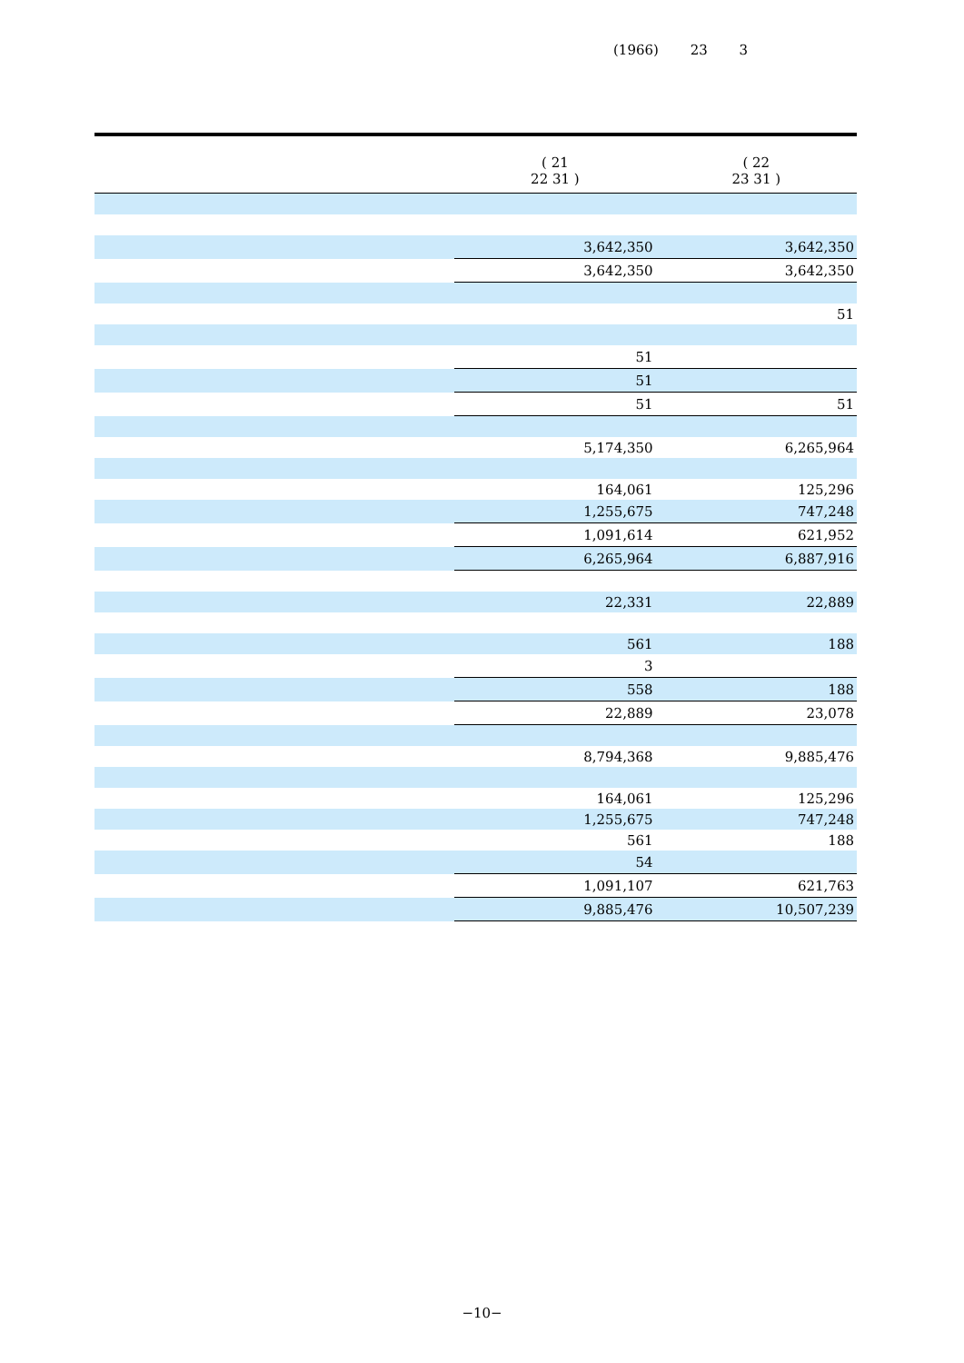(1966) 23 3
| | ( 21 22 31 ) | ( 22 23 31 ) |
| --- | --- | --- |
| | 3,642,350 | 3,642,350 |
| | 3,642,350 | 3,642,350 |
| | | 51 |
| | 51 | |
| | 51 | |
| | 51 | 51 |
| | 5,174,350 | 6,265,964 |
| | 164,061 | 125,296 |
| | 1,255,675 | 747,248 |
| | 1,091,614 | 621,952 |
| | 6,265,964 | 6,887,916 |
| | 22,331 | 22,889 |
| | 561 | 188 |
| | 3 | |
| | 558 | 188 |
| | 22,889 | 23,078 |
| | 8,794,368 | 9,885,476 |
| | 164,061 | 125,296 |
| | 1,255,675 | 747,248 |
| | 561 | 188 |
| | 54 | |
| | 1,091,107 | 621,763 |
| | 9,885,476 | 10,507,239 |
−10−